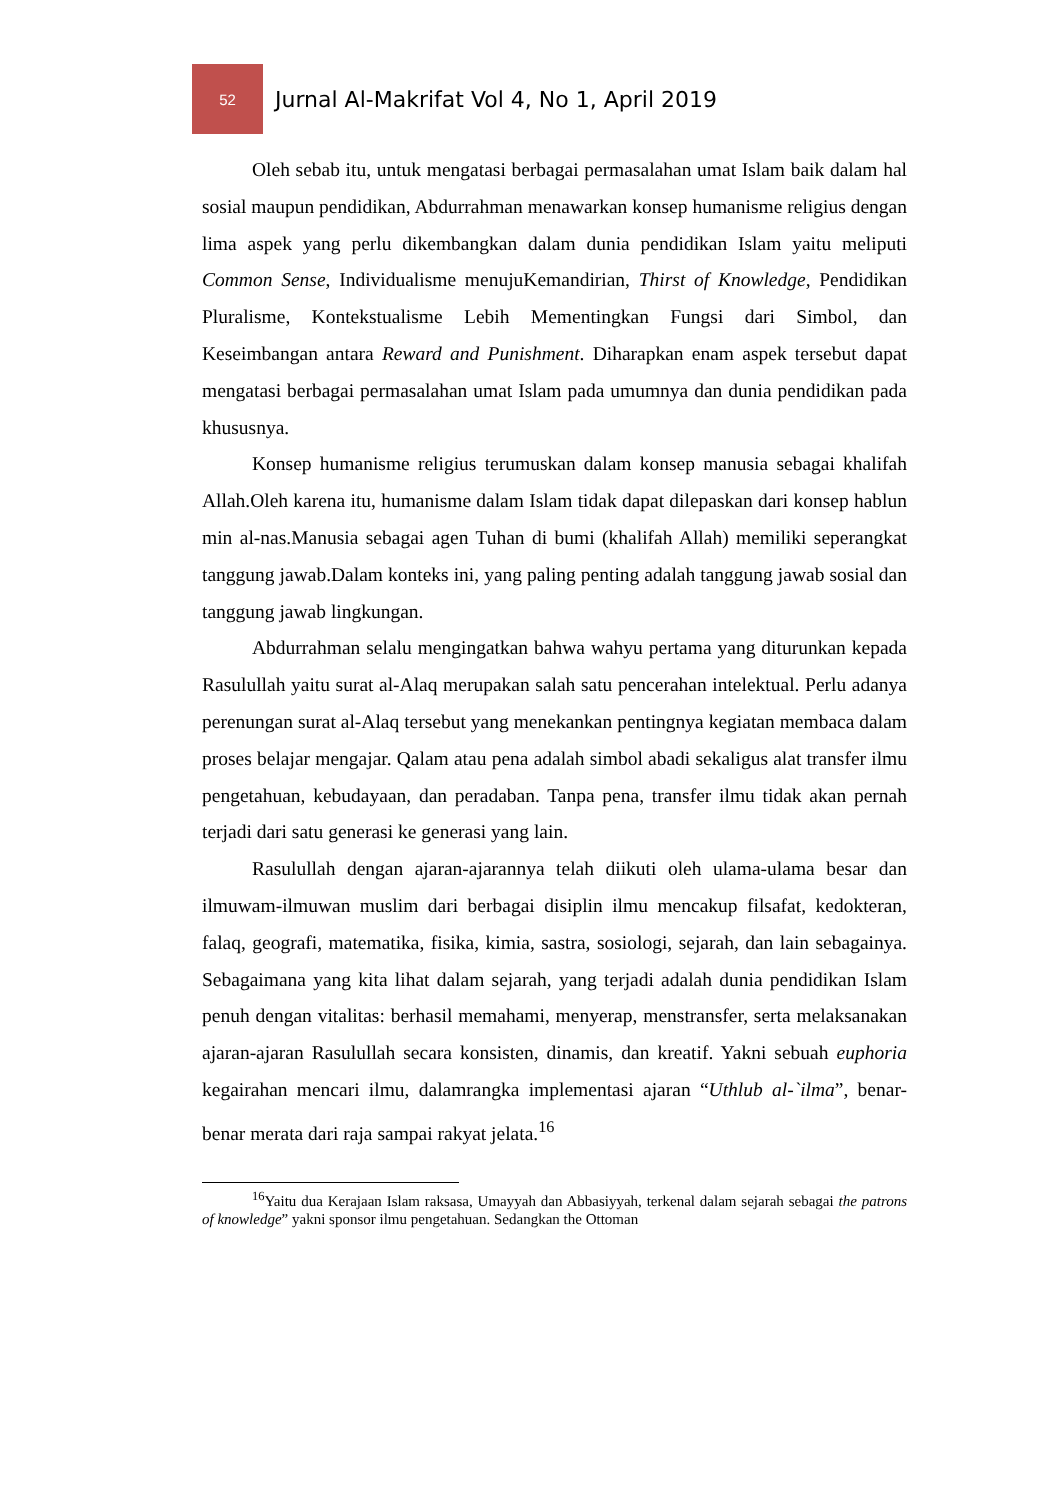52
Jurnal Al-Makrifat Vol 4, No 1, April 2019
Oleh sebab itu, untuk mengatasi berbagai permasalahan umat Islam baik dalam hal sosial maupun pendidikan, Abdurrahman menawarkan konsep humanisme religius dengan lima aspek yang perlu dikembangkan dalam dunia pendidikan Islam yaitu meliputi Common Sense, Individualisme menujuKemandirian, Thirst of Knowledge, Pendidikan Pluralisme, Kontekstualisme Lebih Mementingkan Fungsi dari Simbol, dan Keseimbangan antara Reward and Punishment. Diharapkan enam aspek tersebut dapat mengatasi berbagai permasalahan umat Islam pada umumnya dan dunia pendidikan pada khususnya.
Konsep humanisme religius terumuskan dalam konsep manusia sebagai khalifah Allah.Oleh karena itu, humanisme dalam Islam tidak dapat dilepaskan dari konsep hablun min al-nas.Manusia sebagai agen Tuhan di bumi (khalifah Allah) memiliki seperangkat tanggung jawab.Dalam konteks ini, yang paling penting adalah tanggung jawab sosial dan tanggung jawab lingkungan.
Abdurrahman selalu mengingatkan bahwa wahyu pertama yang diturunkan kepada Rasulullah yaitu surat al-Alaq merupakan salah satu pencerahan intelektual. Perlu adanya perenungan surat al-Alaq tersebut yang menekankan pentingnya kegiatan membaca dalam proses belajar mengajar. Qalam atau pena adalah simbol abadi sekaligus alat transfer ilmu pengetahuan, kebudayaan, dan peradaban. Tanpa pena, transfer ilmu tidak akan pernah terjadi dari satu generasi ke generasi yang lain.
Rasulullah dengan ajaran-ajarannya telah diikuti oleh ulama-ulama besar dan ilmuwam-ilmuwan muslim dari berbagai disiplin ilmu mencakup filsafat, kedokteran, falaq, geografi, matematika, fisika, kimia, sastra, sosiologi, sejarah, dan lain sebagainya. Sebagaimana yang kita lihat dalam sejarah, yang terjadi adalah dunia pendidikan Islam penuh dengan vitalitas: berhasil memahami, menyerap, menstransfer, serta melaksanakan ajaran-ajaran Rasulullah secara konsisten, dinamis, dan kreatif. Yakni sebuah euphoria kegairahan mencari ilmu, dalamrangka implementasi ajaran “Uthlub al-`ilma”, benar-benar merata dari raja sampai rakyat jelata.<sup>16</sup>
<sup>16</sup> Yaitu dua Kerajaan Islam raksasa, Umayyah dan Abbasiyyah, terkenal dalam sejarah sebagai the patrons of knowledge” yakni sponsor ilmu pengetahuan. Sedangkan the Ottoman